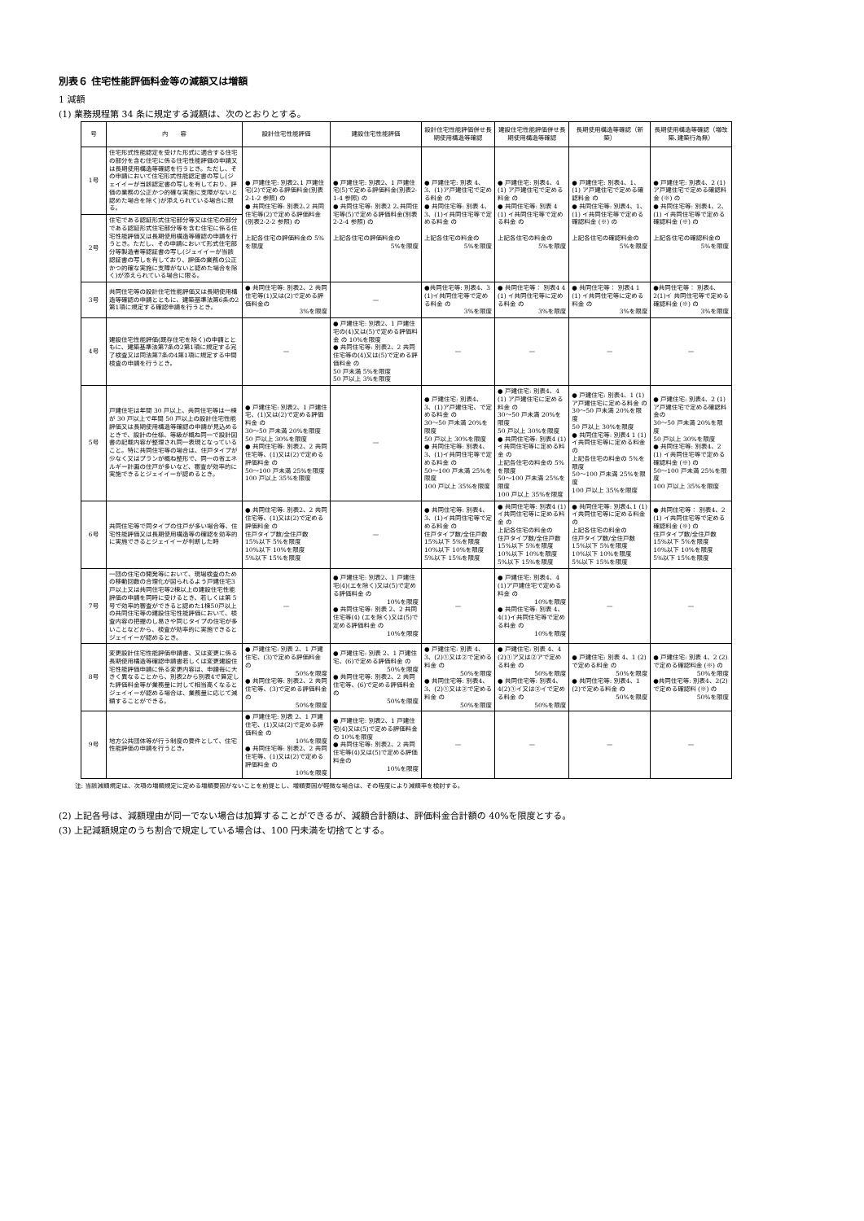別表６ 住宅性能評価料金等の減額又は増額
1 減額
(1) 業務規程第 34 条に規定する減額は、次のとおりとする。
| 号 | 内 容 | 設計住宅性能評価 | 建設住宅性能評価 | 設計住宅性能評価併せ長期使用構造等確認 | 建設住宅性能評価併せ長期使用構造等確認 | 長期使用構造等確認（新築） | 長期使用構造等確認（増改築､建築行為無） |
| --- | --- | --- | --- | --- | --- | --- | --- |
| 1号 | 住宅形式性能認定を受けた形式に適合する住宅の部分を含む住宅に係る住宅性能評価の申請又は長期使用構造等確認を行うとき。ただし、その申請において住宅形式性能認定書の写し(ジェイイーが当該認定書の写しを有しており、評価の業務の公正かつ的確な実施に支障がないと認めた場合を除く)が添えられている場合に限る。 | ● 戸建住宅: 別表2､1 戸建住宅(2)で定める評価料金(別表2-1-2 参照) の ● 共同住宅等: 別表2､2 共同住宅等(2)で定める評価料金(別表2-2-2 参照) の 上記各住宅の評価料金の 5%を限度 | ● 戸建住宅: 別表2、1 戸建住宅(5)で定める評価料金(別表2-1-4 参照) の ● 共同住宅等: 別表2 2､共同住宅等(5)で定める評価料金(別表2-2-4 参照) の 上記各住宅の評価料金の 5%を限度 | ● 戸建住宅: 別表 4、3、(1)ア戸建住宅で定める料金 の ● 共同住宅等: 別表 4、3、(1)イ共同住宅等で定める料金 の 上記各住宅の料金の 5%を限度 | ● 戸建住宅: 別表4、4 (1) ア戸建住宅で定める料金 の ● 共同住宅等: 別表 4 (1) イ共同住宅等で定める料金 の 上記各住宅の料金の 5%を限度 | ● 戸建住宅: 別表4、1、(1) ア戸建住宅で定める確認料金 の ● 共同住宅等: 別表4、1、(1) イ共同住宅等で定める確認料金 (※) の 上記各住宅の確認料金の 5%を限度 | ● 戸建住宅: 別表4、2 (1) ア戸建住宅で定める確認料金 (※) の ● 共同住宅等: 別表4、2、(1) イ共同住宅等で定める確認料金 (※) の 上記各住宅の確認料金の 5%を限度 |
| 2号 | 住宅である認証形式住宅部分等又は住宅の部分である認証形式住宅部分等を含む住宅に係る住宅性能評価又は長期使用構造等確認の申請を行うとき。ただし、その申請において形式住宅部分等製造者等認証書の写し(ジェイイーが当該認証書の写しを有しており、評価の業務の公正かつ的確な実施に支障がないと認めた場合を除く)が添えられている場合に限る。 | | | | | | |
| 3号 | 共同住宅等の設計住宅性能評価又は長期使用構造等確認の申請とともに、建築基準法第6条の2第1項に規定する確認申請を行うとき。 | ● 共同住宅等: 別表2、2 共同住宅等(1)又は(2)で定める評価料金の 3%を限度 | — | ●共同住宅等: 別表4、3 (1)イ共同住宅等で定める料金 の 3%を限度 | ● 共同住宅等： 別表4 4 (1) イ共同住宅等に定める料金 の 3%を限度 | ● 共同住宅等： 別表4 1 (1) イ共同住宅等に定める料金 の 3%を限度 | ●共同住宅等： 別表4、2(1)イ 共同住宅等で定める確認料金 (※) の 3%を限度 |
| 4号 | 建設住宅性能評価(既存住宅を除く)の申請とともに、建築基準法第7条の2第1項に規定する完了検査又は同法第7条の4第1項に規定する中間検査の申請を行うとき。 | — | ● 戸建住宅: 別表2、1 戸建住宅の(4)又は(5)で定める評価料金 の 10%を限度 ● 共同住宅等: 別表2、2 共同住宅等の(4)又は(5)で定める評価料金 の 50 戸未満 5%を限度 50 戸以上 3%を限度 | — | — | — | — |
| 5号 | 戸建住宅は年間 30 戸以上、共同住宅等は一棟が 30 戸以上で年間 50 戸以上の設計住宅性能評価又は長期使用構造等確認の申請が見込めるときで、設計の仕様、等級が概ね同一で設計図書の記載内容が整理され同一表現となっていること。特に共同住宅等の場合は、住戸タイプが少なく又はプランが概ね整形で、同一の省エネルギー計画の住戸が多いなど、審査が効率的に実施できるとジェイイーが認めるとき。 | ● 戸建住宅: 別表2、1 戸建住宅、(1)又は(2)で定める評価料金 の 30～50 戸未満 20%を限度 50 戸以上 30%を限度 ● 共同住宅等: 別表2、2 共同住宅等、(1)又は(2)で定める評価料金 の 50～100 戸未満 25%を限度 100 戸以上 35%を限度 | — | ● 戸建住宅: 別表4、3、(1)ア戸建住宅、で定める料金 の 30～50 戸未満 20%を限度 50 戸以上 30%を限度 ● 共同住宅等: 別表4、3、(1)イ共同住宅等で定める料金 の 50～100 戸未満 25%を限度 100 戸以上 35%を限度 | ● 戸建住宅: 別表4、4 (1) ア戸建住宅に定める料金 の 30～50 戸未満 20%を限度 50 戸以上 30%を限度 ● 共同住宅等: 別表4 (1) イ共同住宅等に定める料金 の 上記各住宅の料金の 5%を限度 50～100 戸未満 25%を限度 100 戸以上 35%を限度 | ● 戸建住宅: 別表4、1 (1) ア戸建住宅に定める料金 の 30～50 戸未満 20%を限度 50 戸以上 30%を限度 ● 共同住宅等: 別表4 1 (1) イ共同住宅等に定める料金 の 上記各住宅の料金の 5%を限度 50～100 戸未満 25%を限度 100 戸以上 35%を限度 | ● 戸建住宅: 別表4、2 (1) ア戸建住宅で定める確認料金の 30～50 戸未満 20%を限度 50 戸以上 30%を限度 ● 共同住宅等: 別表4、2 (1) イ共同住宅等で定める確認料金 (※) の 50～100 戸未満 25%を限度 100 戸以上 35%を限度 |
| 6号 | 共同住宅等で同タイプの住戸が多い場合等、住宅性能評価又は長期使用構造等の確認を効率的に実施できるとジェイイーが判断した時 | ● 共同住宅等: 別表2、2 共同住宅等、(1)又は(2)で定める評価料金 の 住戸タイプ数/全住戸数 15%以下 5%を限度 10%以下 10%を限度 5%以下 15%を限度 | — | ● 共同住宅等: 別表4、3、(1)イ共同住宅等で定める料金 の 住戸タイプ数/全住戸数 15%以下 5%を限度 10%以下 10%を限度 5%以下 15%を限度 | ● 共同住宅等: 別表4 (1) イ共同住宅等に定める料金 の 上記各住宅の料金の 住戸タイプ数/全住戸数 15%以下 5%を限度 10%以下 10%を限度 5%以下 15%を限度 | ● 共同住宅等: 別表4､1 (1) イ共同住宅等に定める料金 の 上記各住宅の料金の 住戸タイプ数/全住戸数 15%以下 5%を限度 10%以下 10%を限度 5%以下 15%を限度 | ● 共同住宅等： 別表4、2 (1) イ共同住宅等で定める確認料金 (※) の 住戸タイプ数/全住戸数 15%以下 5%を限度 10%以下 10%を限度 5%以下 15%を限度 |
| 7号 | 一団の住宅の開発等において、現場検査のための移動回数の合理化が図られるよう戸建住宅3戸以上又は共同住宅等2棟以上の建設住宅性能評価の申請を同時に受けるとき、若しくは第 5 号で効率的審査ができると認めた1棟50戸以上の共同住宅等の建設住宅性能評価において、検査内容の把握のし易さや同じタイプの住宅が多いことなどから、検査が効率的に実施できるとジェイイーが認めるとき。 | — | ● 戸建住宅: 別表2、1 戸建住宅(4)(エを除く)又は(5)で定める評価料金 の 10%を限度 ● 共同住宅等: 別表 2、2 共同住宅等(4) (エを除く)又は(5)で定める評価料金 の 10%を限度 | — | ● 戸建住宅: 別表4、4 (1)ア戸建住宅で定める料金 の 10%を限度 ● 共同住宅等: 別表 4、4(1)イ共同住宅等で定める料金 の 10%を限度 | — | — |
| 8号 | 変更設計住宅性能評価申請書、又は変更に係る長期使用構造等確認申請書若しくは変更建設住宅性能評価申請に係る変更内容は、申請毎に大きく異なることから、別表2から別表4で算定した評価料金等が業務量に対して相当高くなるとジェイイーが認める場合は、業務量に応じて減額することができる。 | ● 戸建住宅: 別表 2、1 戸建住宅、(3)で定める評価料金 の 50%を限度 ● 共同住宅等: 別表2、2 共同住宅等、(3)で定める評価料金 の 50%を限度 | ● 戸建住宅: 別表 2、1 戸建住宅、(6)で定める評価料金 の 50%を限度 ● 共同住宅等: 別表2、2 共同住宅等、(6)で定める評価料金 の 50%を限度 | ● 戸建住宅: 別表 4、3、(2)①又は②で定める料金 の 50%を限度 ● 共同住宅等: 別表4、3、(2)①又は②で定める料金 の 50%を限度 | ● 戸建住宅: 別表 4、4 (2)①ア又は②アで定める料金 の 50%を限度 ● 共同住宅等: 別表4、4(2)①イ又は②イで定める料金 の 50%を限度 | ● 戸建住宅: 別表 4、1 (2)で定める料金 の 50%を限度 ● 共同住宅等: 別表4、1 (2)で定める料金 の 50%を限度 | ● 戸建住宅: 別表 4、2 (2) で定める確認料金 (※) の 50%を限度 ●共同住宅等: 別表4、2(2)で定める確認料 (※) の 50%を限度 |
| 9号 | 地方公共団体等が行う制度の要件として、住宅性能評価の申請を行うとき。 | ● 戸建住宅: 別表 2、1 戸建住宅、(1)又は(2)で定める評価料金 の 10%を限度 ● 共同住宅等: 別表2、2 共同住宅等、(1)又は(2)で定める評価料金 の 10%を限度 | ● 戸建住宅: 別表2、1 戸建住宅(4)又は(5)で定める評価料金の 10%を限度 ● 共同住宅等: 別表2、2 共同住宅等(4)又は(5)で定める評価料金の 10%を限度 | — | — | — | — |
注: 当該減額規定は、次項の増額規定に定める増額要因がないことを前提とし、増額要因が軽微な場合は、その程度により減額率を検討する。
(2) 上記各号は、減額理由が同一でない場合は加算することができるが、減額合計額は、評価料金合計額の 40%を限度とする。
(3) 上記減額規定のうち割合で規定している場合は、100 円未満を切捨てとする。